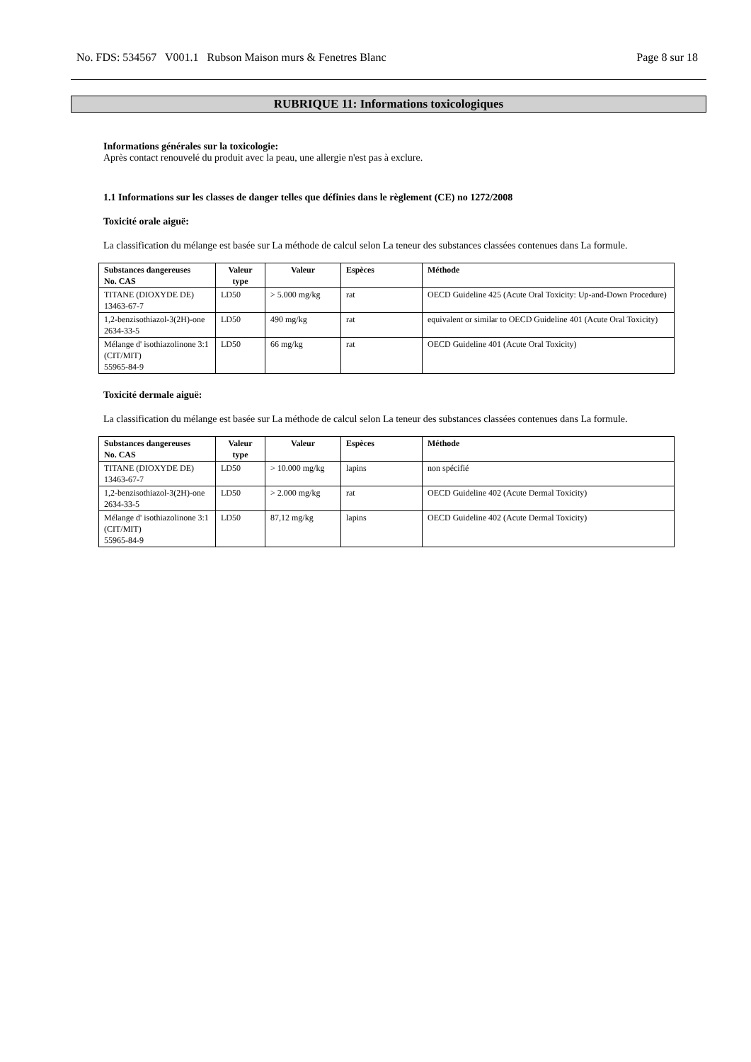No. FDS: 534567 V001.1 Rubson Maison murs & Fenetres Blanc Page 8 sur 18
RUBRIQUE 11: Informations toxicologiques
Informations générales sur la toxicologie:
Après contact renouvelé du produit avec la peau, une allergie n'est pas à exclure.
1.1 Informations sur les classes de danger telles que définies dans le règlement (CE) no 1272/2008
Toxicité orale aiguë:
La classification du mélange est basée sur La méthode de calcul selon La teneur des substances classées contenues dans La formule.
| Substances dangereuses No. CAS | Valeur type | Valeur | Espèces | Méthode |
| --- | --- | --- | --- | --- |
| TITANE (DIOXYDE DE) 13463-67-7 | LD50 | > 5.000 mg/kg | rat | OECD Guideline 425 (Acute Oral Toxicity: Up-and-Down Procedure) |
| 1,2-benzisothiazol-3(2H)-one 2634-33-5 | LD50 | 490 mg/kg | rat | equivalent or similar to OECD Guideline 401 (Acute Oral Toxicity) |
| Mélange d' isothiazolinone 3:1 (CIT/MIT) 55965-84-9 | LD50 | 66 mg/kg | rat | OECD Guideline 401 (Acute Oral Toxicity) |
Toxicité dermale aiguë:
La classification du mélange est basée sur La méthode de calcul selon La teneur des substances classées contenues dans La formule.
| Substances dangereuses No. CAS | Valeur type | Valeur | Espèces | Méthode |
| --- | --- | --- | --- | --- |
| TITANE (DIOXYDE DE) 13463-67-7 | LD50 | > 10.000 mg/kg | lapins | non spécifié |
| 1,2-benzisothiazol-3(2H)-one 2634-33-5 | LD50 | > 2.000 mg/kg | rat | OECD Guideline 402 (Acute Dermal Toxicity) |
| Mélange d' isothiazolinone 3:1 (CIT/MIT) 55965-84-9 | LD50 | 87,12 mg/kg | lapins | OECD Guideline 402 (Acute Dermal Toxicity) |